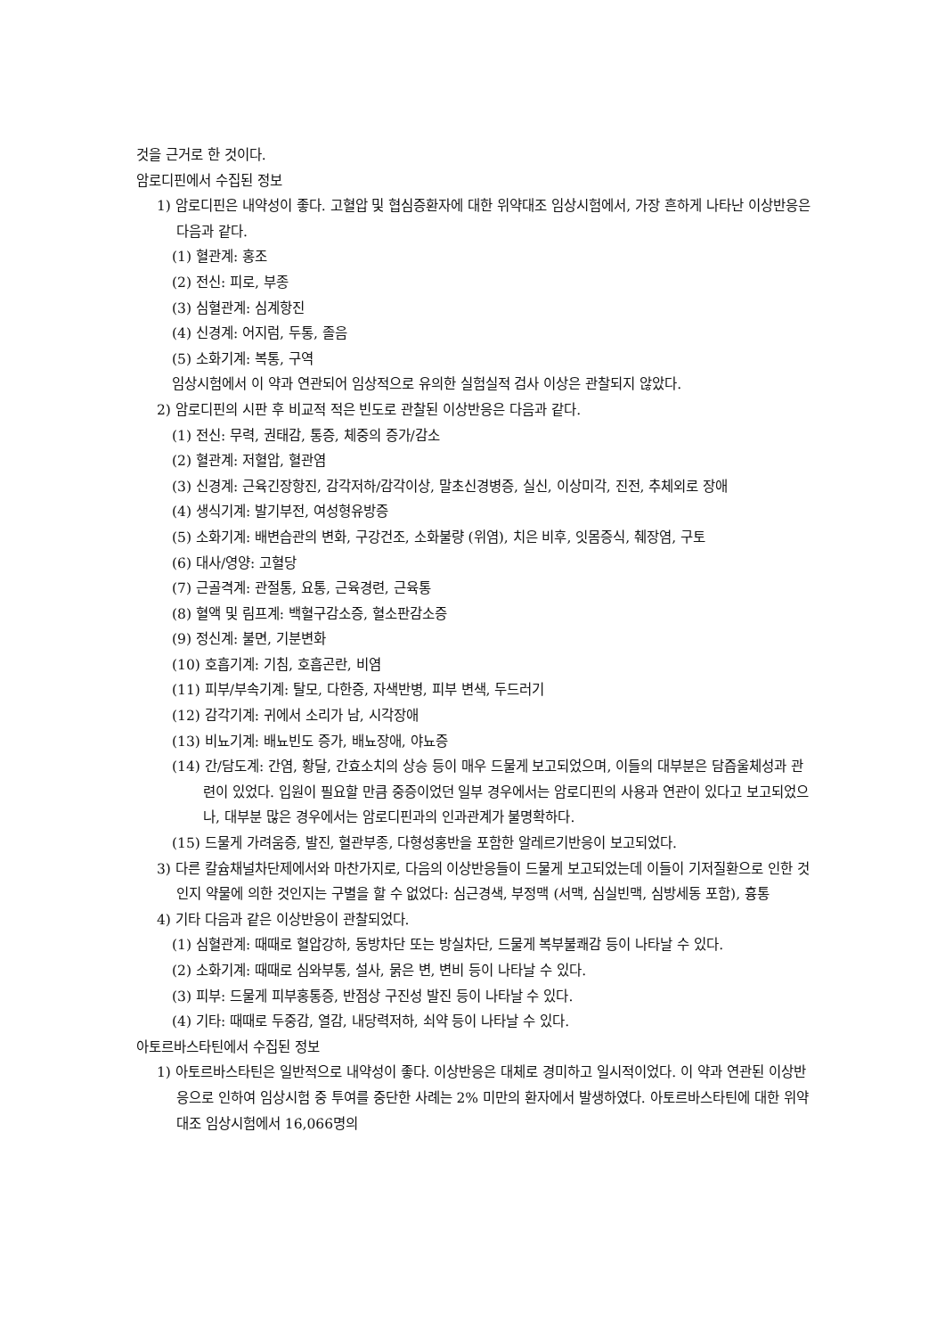것을 근거로 한 것이다.
암로디핀에서 수집된 정보
1) 암로디핀은 내약성이 좋다. 고혈압 및 협심증환자에 대한 위약대조 임상시험에서, 가장 흔하게 나타난 이상반응은 다음과 같다.
(1) 혈관계: 홍조
(2) 전신: 피로, 부종
(3) 심혈관계: 심계항진
(4) 신경계: 어지럼, 두통, 졸음
(5) 소화기계: 복통, 구역
임상시험에서 이 약과 연관되어 임상적으로 유의한 실험실적 검사 이상은 관찰되지 않았다.
2) 암로디핀의 시판 후 비교적 적은 빈도로 관찰된 이상반응은 다음과 같다.
(1) 전신: 무력, 권태감, 통증, 체중의 증가/감소
(2) 혈관계: 저혈압, 혈관염
(3) 신경계: 근육긴장항진, 감각저하/감각이상, 말초신경병증, 실신, 이상미각, 진전, 추체외로 장애
(4) 생식기계: 발기부전, 여성형유방증
(5) 소화기계: 배변습관의 변화, 구강건조, 소화불량 (위염), 치은 비후, 잇몸증식, 췌장염, 구토
(6) 대사/영양: 고혈당
(7) 근골격계: 관절통, 요통, 근육경련, 근육통
(8) 혈액 및 림프계: 백혈구감소증, 혈소판감소증
(9) 정신계: 불면, 기분변화
(10) 호흡기계: 기침, 호흡곤란, 비염
(11) 피부/부속기계: 탈모, 다한증, 자색반병, 피부 변색, 두드러기
(12) 감각기계: 귀에서 소리가 남, 시각장애
(13) 비뇨기계: 배뇨빈도 증가, 배뇨장애, 야뇨증
(14) 간/담도계: 간염, 황달, 간효소치의 상승 등이 매우 드물게 보고되었으며, 이들의 대부분은 담즙울체성과 관련이 있었다. 입원이 필요할 만큼 중증이었던 일부 경우에서는 암로디핀의 사용과 연관이 있다고 보고되었으나, 대부분 많은 경우에서는 암로디핀과의 인과관계가 불명확하다.
(15) 드물게 가려움증, 발진, 혈관부종, 다형성홍반을 포함한 알레르기반응이 보고되었다.
3) 다른 칼슘채널차단제에서와 마찬가지로, 다음의 이상반응들이 드물게 보고되었는데 이들이 기저질환으로 인한 것인지 약물에 의한 것인지는 구별을 할 수 없었다: 심근경색, 부정맥 (서맥, 심실빈맥, 심방세동 포함), 흉통
4) 기타 다음과 같은 이상반응이 관찰되었다.
(1) 심혈관계: 때때로 혈압강하, 동방차단 또는 방실차단, 드물게 복부불쾌감 등이 나타날 수 있다.
(2) 소화기계: 때때로 심와부통, 설사, 묽은 변, 변비 등이 나타날 수 있다.
(3) 피부: 드물게 피부홍통증, 반점상 구진성 발진 등이 나타날 수 있다.
(4) 기타: 때때로 두중감, 열감, 내당력저하, 쇠약 등이 나타날 수 있다.
아토르바스타틴에서 수집된 정보
1) 아토르바스타틴은 일반적으로 내약성이 좋다. 이상반응은 대체로 경미하고 일시적이었다. 이 약과 연관된 이상반응으로 인하여 임상시험 중 투여를 중단한 사례는 2% 미만의 환자에서 발생하였다. 아토르바스타틴에 대한 위약 대조 임상시험에서 16,066명의